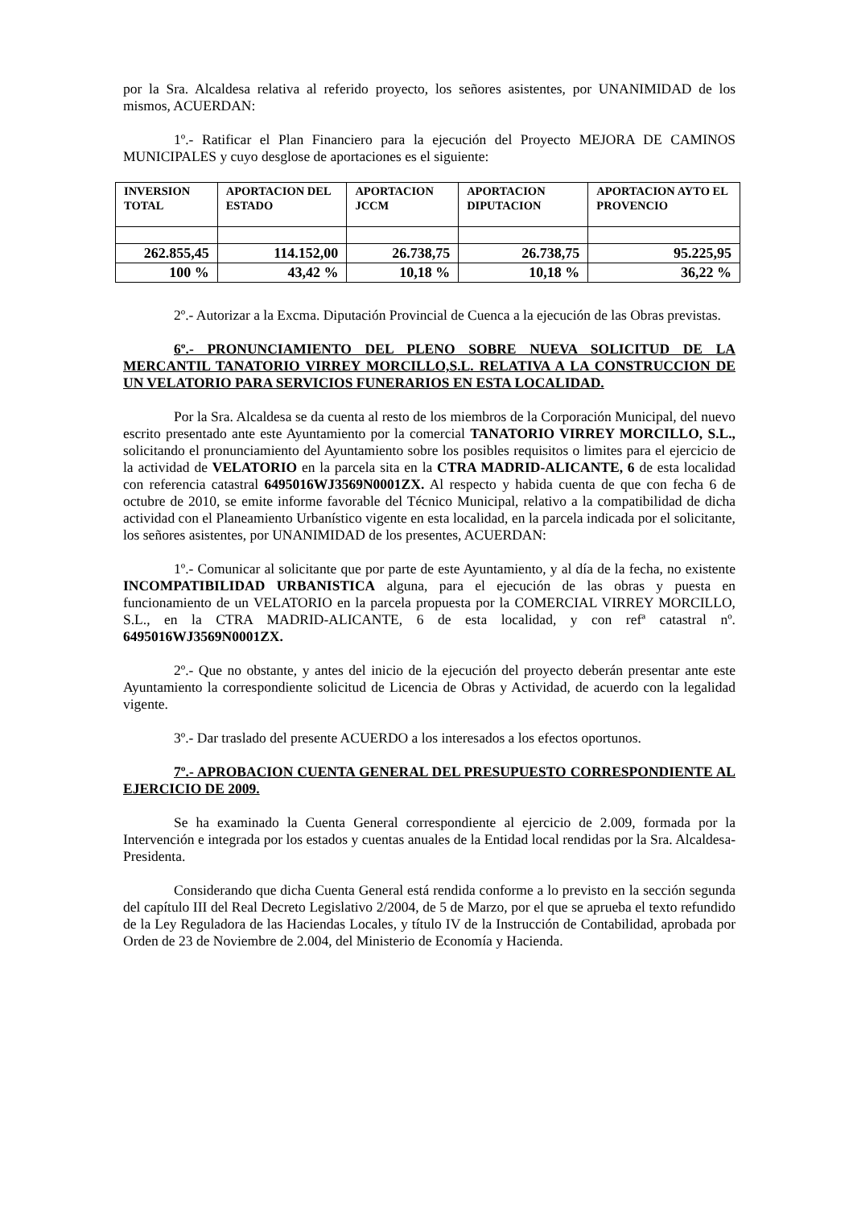por la Sra. Alcaldesa relativa al referido proyecto, los señores asistentes, por UNANIMIDAD de los mismos, ACUERDAN:
1º.- Ratificar el Plan Financiero para la ejecución del Proyecto MEJORA DE CAMINOS MUNICIPALES y cuyo desglose de aportaciones es el siguiente:
| INVERSION TOTAL | APORTACION DEL ESTADO | APORTACION JCCM | APORTACION DIPUTACION | APORTACION AYTO EL PROVENCIO |
| --- | --- | --- | --- | --- |
| 262.855,45 | 114.152,00 | 26.738,75 | 26.738,75 | 95.225,95 |
| 100 % | 43,42 % | 10,18 % | 10,18 % | 36,22 % |
2º.- Autorizar a la Excma. Diputación Provincial de Cuenca a la ejecución de las Obras previstas.
6º.- PRONUNCIAMIENTO DEL PLENO SOBRE NUEVA SOLICITUD DE LA MERCANTIL TANATORIO VIRREY MORCILLO,S.L. RELATIVA A LA CONSTRUCCION DE UN VELATORIO PARA SERVICIOS FUNERARIOS EN ESTA LOCALIDAD.
Por la Sra. Alcaldesa se da cuenta al resto de los miembros de la Corporación Municipal, del nuevo escrito presentado ante este Ayuntamiento por la comercial TANATORIO VIRREY MORCILLO, S.L., solicitando el pronunciamiento del Ayuntamiento sobre los posibles requisitos o limites para el ejercicio de la actividad de VELATORIO en la parcela sita en la CTRA MADRID-ALICANTE, 6 de esta localidad con referencia catastral 6495016WJ3569N0001ZX. Al respecto y habida cuenta de que con fecha 6 de octubre de 2010, se emite informe favorable del Técnico Municipal, relativo a la compatibilidad de dicha actividad con el Planeamiento Urbanístico vigente en esta localidad, en la parcela indicada por el solicitante, los señores asistentes, por UNANIMIDAD de los presentes, ACUERDAN:
1º.- Comunicar al solicitante que por parte de este Ayuntamiento, y al día de la fecha, no existente INCOMPATIBILIDAD URBANISTICA alguna, para el ejecución de las obras y puesta en funcionamiento de un VELATORIO en la parcela propuesta por la COMERCIAL VIRREY MORCILLO, S.L., en la CTRA MADRID-ALICANTE, 6 de esta localidad, y con refª catastral nº. 6495016WJ3569N0001ZX.
2º.- Que no obstante, y antes del inicio de la ejecución del proyecto deberán presentar ante este Ayuntamiento la correspondiente solicitud de Licencia de Obras y Actividad, de acuerdo con la legalidad vigente.
3º.- Dar traslado del presente ACUERDO a los interesados a los efectos oportunos.
7º.- APROBACION CUENTA GENERAL DEL PRESUPUESTO CORRESPONDIENTE AL EJERCICIO DE 2009.
Se ha examinado la Cuenta General correspondiente al ejercicio de 2.009, formada por la Intervención e integrada por los estados y cuentas anuales de la Entidad local rendidas por la Sra. Alcaldesa-Presidenta.
Considerando que dicha Cuenta General está rendida conforme a lo previsto en la sección segunda del capítulo III del Real Decreto Legislativo 2/2004, de 5 de Marzo, por el que se aprueba el texto refundido de la Ley Reguladora de las Haciendas Locales, y título IV de la Instrucción de Contabilidad, aprobada por Orden de 23 de Noviembre de 2.004, del Ministerio de Economía y Hacienda.